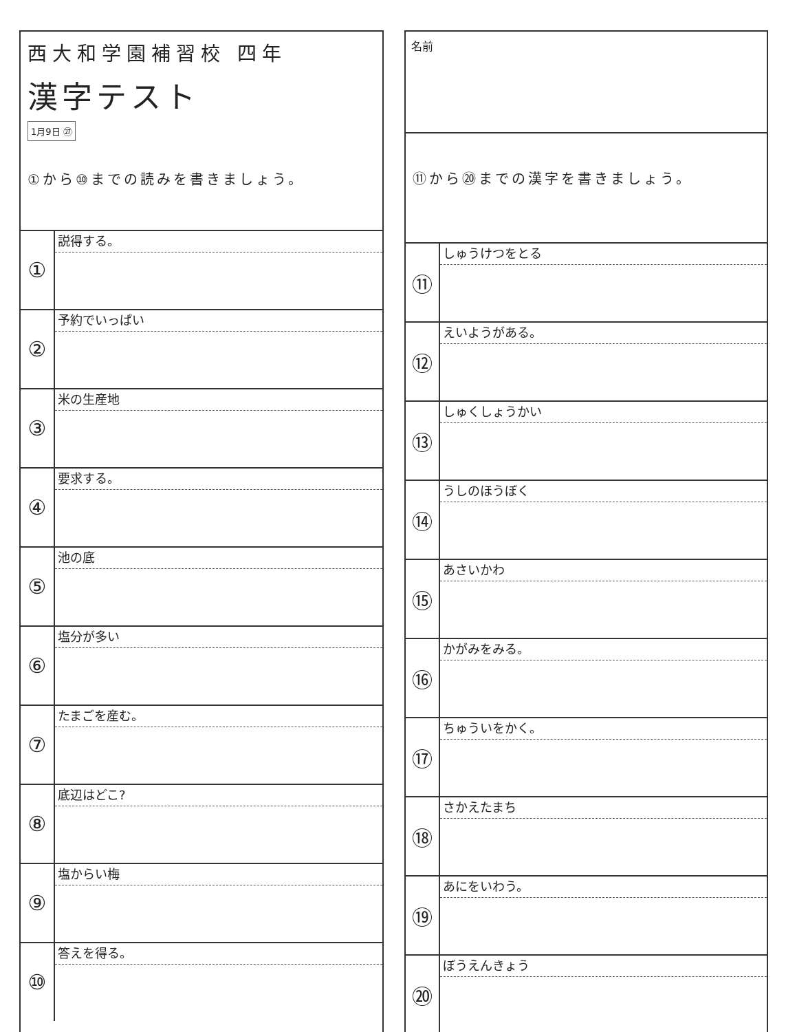西大和学園補習校 四年
漢字テスト
1月9日 ㉗
①から⑩までの読みを書きましょう。
①
説得する。
②
予約でいっぱい
③
米の生産地
④
要求する。
⑤
池の底
⑥
塩分が多い
⑦
たまごを産む。
⑧
底辺はどこ?
⑨
塩からい梅
⑩
答えを得る。
名前
⑪から⑳までの漢字を書きましょう。
⑪
しゅうけつをとる
⑫
えいようがある。
⑬
しゅくしょうかい
⑭
うしのほうぼく
⑮
あさいかわ
⑯
かがみをみる。
⑰
ちゅういをかく。
⑱
さかえたまち
⑲
あにをいわう。
⑳
ぼうえんきょう